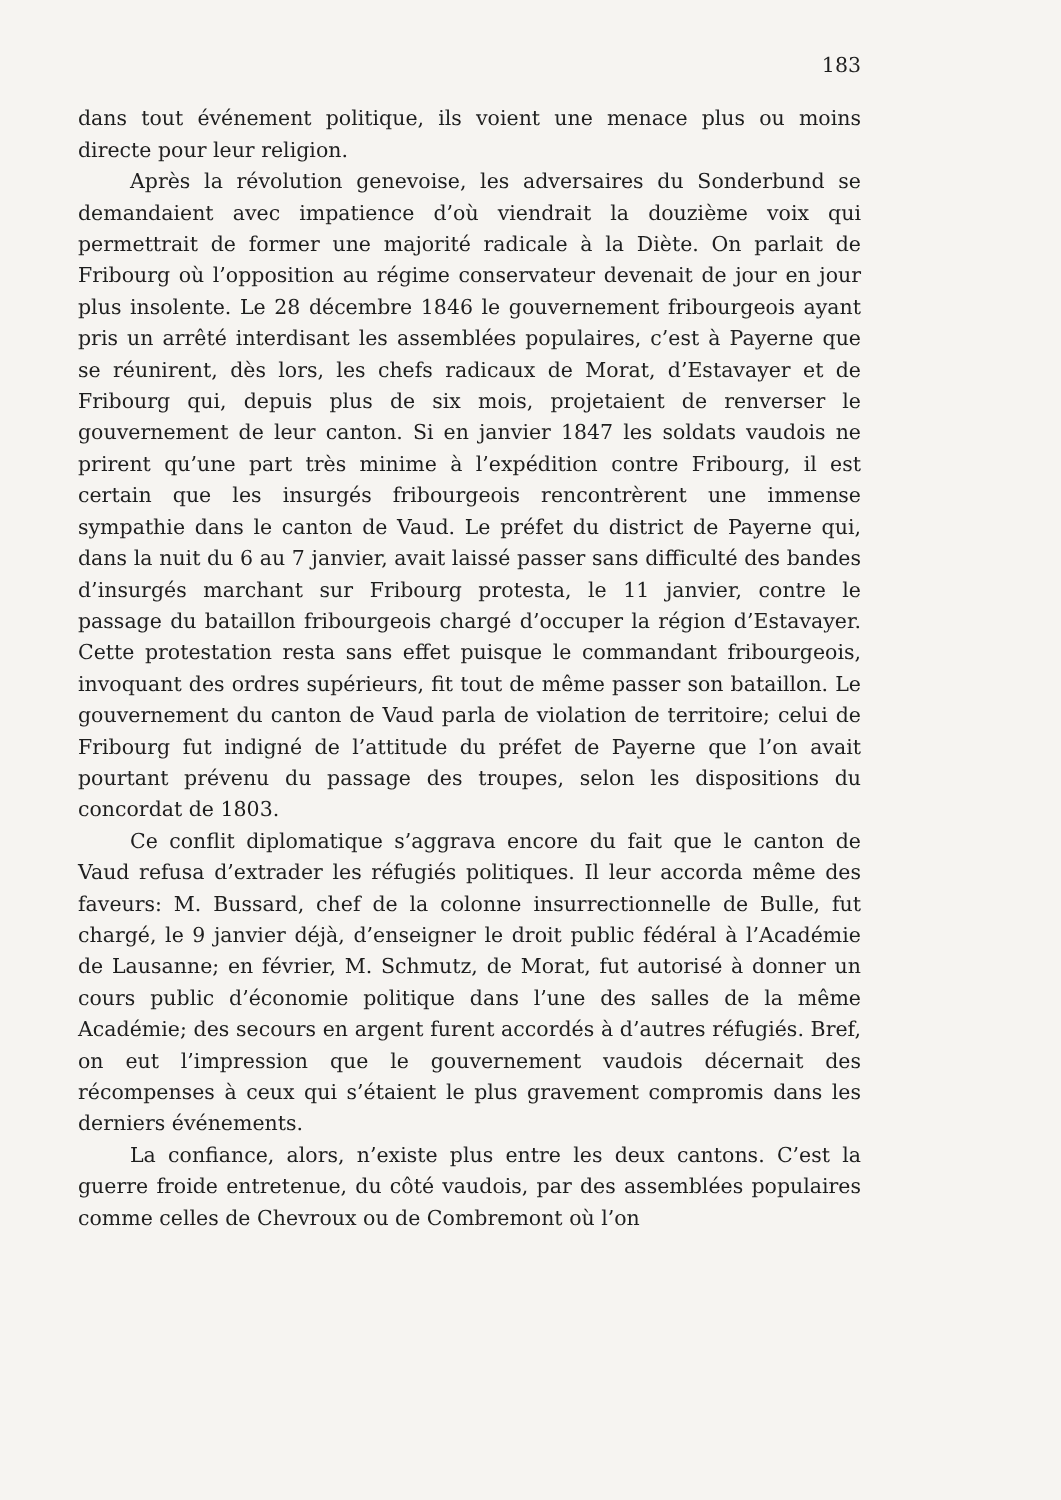183
dans tout événement politique, ils voient une menace plus ou moins directe pour leur religion.
Après la révolution genevoise, les adversaires du Sonderbund se demandaient avec impatience d’où viendrait la douzième voix qui permettrait de former une majorité radicale à la Diète. On parlait de Fribourg où l’opposition au régime conservateur devenait de jour en jour plus insolente. Le 28 décembre 1846 le gouvernement fribourgeois ayant pris un arrêté interdisant les assemblées populaires, c’est à Payerne que se réunirent, dès lors, les chefs radicaux de Morat, d’Estavayer et de Fribourg qui, depuis plus de six mois, projetaient de renverser le gouvernement de leur canton. Si en janvier 1847 les soldats vaudois ne prirent qu’une part très minime à l’expédition contre Fribourg, il est certain que les insurgés fribourgeois rencontrèrent une immense sympathie dans le canton de Vaud. Le préfet du district de Payerne qui, dans la nuit du 6 au 7 janvier, avait laissé passer sans difficulté des bandes d’insurgés marchant sur Fribourg protesta, le 11 janvier, contre le passage du bataillon fribourgeois chargé d’occuper la région d’Estavayer. Cette protestation resta sans effet puisque le commandant fribourgeois, invoquant des ordres supérieurs, fit tout de même passer son bataillon. Le gouvernement du canton de Vaud parla de violation de territoire; celui de Fribourg fut indigné de l’attitude du préfet de Payerne que l’on avait pourtant prévenu du passage des troupes, selon les dispositions du concordat de 1803.
Ce conflit diplomatique s’aggrava encore du fait que le canton de Vaud refusa d’extrader les réfugiés politiques. Il leur accorda même des faveurs: M. Bussard, chef de la colonne insurrectionnelle de Bulle, fut chargé, le 9 janvier déjà, d’enseigner le droit public fédéral à l’Académie de Lausanne; en février, M. Schmutz, de Morat, fut autorisé à donner un cours public d’économie politique dans l’une des salles de la même Académie; des secours en argent furent accordés à d’autres réfugiés. Bref, on eut l’impression que le gouvernement vaudois décernait des récompenses à ceux qui s’étaient le plus gravement compromis dans les derniers événements.
La confiance, alors, n’existe plus entre les deux cantons. C’est la guerre froide entretenue, du côté vaudois, par des assemblées populaires comme celles de Chevroux ou de Combremont où l’on